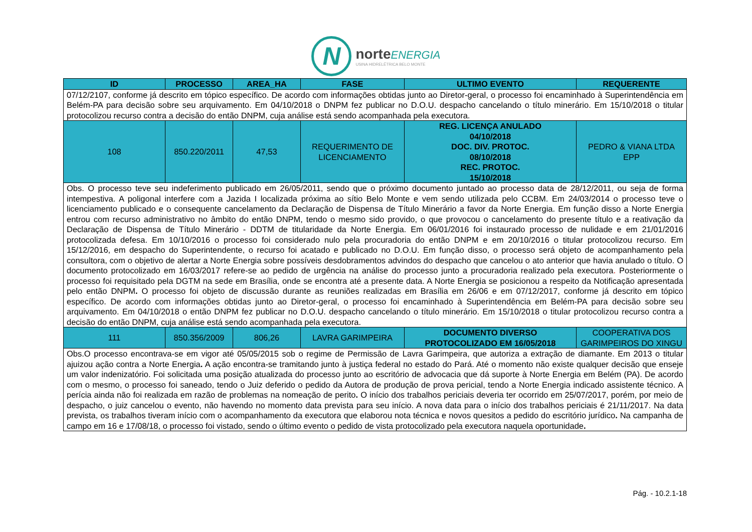N
norte ENERGIA
USINA HIDRELÉTRICA BELO MONTE
| ID | PROCESSO | AREA_HA | FASE | ULTIMO EVENTO | REQUERENTE |
| --- | --- | --- | --- | --- | --- |
| 07/12/2107, conforme já descrito em tópico específico. De acordo com informações obtidas junto ao Diretor-geral, o processo foi encaminhado à Superintendência em Belém-PA para decisão sobre seu arquivamento. Em 04/10/2018 o DNPM fez publicar no D.O.U. despacho cancelando o título minerário. Em 15/10/2018 o titular protocolizou recurso contra a decisão do então DNPM, cuja análise está sendo acompanhada pela executora. | | | | | |
| 108 | 850.220/2011 | 47,53 | REQUERIMENTO DE LICENCIAMENTO | REG. LICENÇA ANULADO 04/10/2018 DOC. DIV. PROTOC. 08/10/2018 REC. PROTOC. 15/10/2018 | PEDRO & VIANA LTDA EPP |
| Obs. O processo teve seu indeferimento publicado em 26/05/2011, sendo que o próximo documento juntado ao processo data de 28/12/2011, ou seja de forma intempestiva. A poligonal interfere com a Jazida I localizada próxima ao sítio Belo Monte e vem sendo utilizada pelo CCBM. Em 24/03/2014 o processo teve o licenciamento publicado e o consequente cancelamento da Declaração de Dispensa de Título Minerário a favor da Norte Energia. Em função disso a Norte Energia entrou com recurso administrativo no âmbito do então DNPM, tendo o mesmo sido provido, o que provocou o cancelamento do presente título e a reativação da Declaração de Dispensa de Título Minerário - DDTM de titularidade da Norte Energia. Em 06/01/2016 foi instaurado processo de nulidade e em 21/01/2016 protocolizada defesa. Em 10/10/2016 o processo foi considerado nulo pela procuradoria do então DNPM e em 20/10/2016 o titular protocolizou recurso. Em 15/12/2016, em despacho do Superintendente, o recurso foi acatado e publicado no D.O.U. Em função disso, o processo será objeto de acompanhamento pela consultora, com o objetivo de alertar a Norte Energia sobre possíveis desdobramentos advindos do despacho que cancelou o ato anterior que havia anulado o título. O documento protocolizado em 16/03/2017 refere-se ao pedido de urgência na análise do processo junto a procuradoria realizado pela executora . Posteriormente o processo foi requisitado pela DGTM na sede em Brasília, onde se encontra até a presente data. A Norte Energia se posicionou a respeito da Notificação apresentada pelo então DNPM . O processo foi objeto de discussão durante as reuniões realizadas em Brasília em 26/06 e em 07/12/2017, conforme já descrito em tópico específico. De acordo com informações obtidas junto ao Diretor-geral, o processo foi encaminhado à Superintendência em Belém-PA para decisão sobre seu arquivamento. Em 04/10/2018 o então DNPM fez publicar no D.O.U. despacho cancelando o título minerário. Em 15/10/2018 o titular protocolizou recurso contra a decisão do então DNPM, cuja análise está sendo acompanhada pela executora. | | | | | |
| 111 | 850.356/2009 | 806,26 | LAVRA GARIMPEIRA | DOCUMENTO DIVERSO PROTOCOLIZADO EM 16/05/2018 | COOPERATIVA DOS GARIMPEIROS DO XINGU |
| Obs.O processo encontrava-se em vigor até 05/05/2015 sob o regime de Permissão de Lavra Garimpeira, que autoriza a extração de diamante. Em 2013 o titular ajuizou ação contra a Norte Energia . A ação encontra-se tramitando junto à justiça federal no estado do Pará. Até o momento não existe qualquer decisão que enseje um valor indenizatório. Foi solicitada uma posição atualizada do processo junto ao escritório de advocacia que dá suporte à Norte Energia em Belém (PA). De acordo com o mesmo, o processo foi saneado, tendo o Juiz deferido o pedido da Autora de produção de prova pericial, tendo a Norte Energia indicado assistente técnico. A perícia ainda não foi realizada em razão de problemas na nomeação de perito . O início dos trabalhos periciais deveria ter ocorrido em 25/07/2017, porém, por meio de despacho, o juiz cancelou o evento, não havendo no momento data prevista para seu início. A nova data para o início dos trabalhos periciais é 21/11/2017. Na data prevista, os trabalhos tiveram início com o acompanhamento da executora que elaborou nota técnica e novos quesitos a pedido do escritório jurídico . Na campanha de campo em 16 e 17/08/18, o processo foi vistado, sendo o último evento o pedido de vista protocolizado pela executora naquela oportunidade . | | | | | |
Pág. - 10.2.1-18